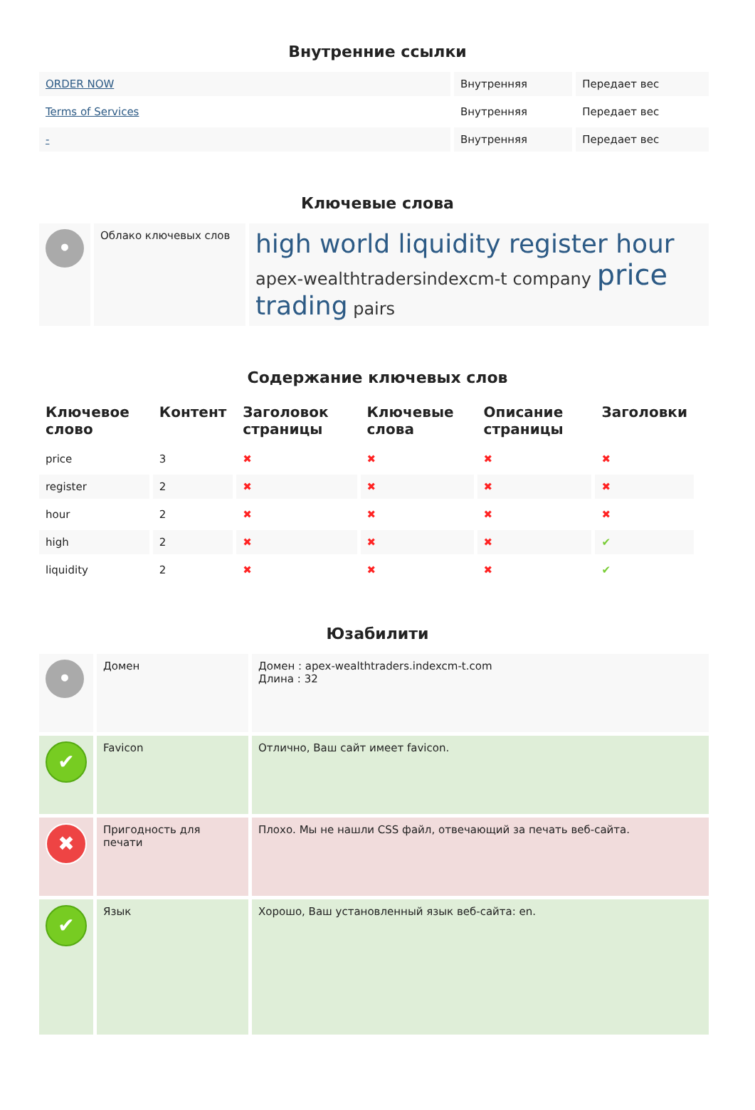Внутренние ссылки
| ORDER NOW | Внутренняя | Передает вес |
| Terms of Services | Внутренняя | Передает вес |
| - | Внутренняя | Передает вес |
Ключевые слова
| • | Облако ключевых слов | high world liquidity register hour apex-wealthtradersindexcm-t company price trading pairs |
Содержание ключевых слов
| Ключевое слово | Контент | Заголовок страницы | Ключевые слова | Описание страницы | Заголовки |
| --- | --- | --- | --- | --- | --- |
| price | 3 | ✖ | ✖ | ✖ | ✖ |
| register | 2 | ✖ | ✖ | ✖ | ✖ |
| hour | 2 | ✖ | ✖ | ✖ | ✖ |
| high | 2 | ✖ | ✖ | ✖ | ✔ |
| liquidity | 2 | ✖ | ✖ | ✖ | ✔ |
Юзабилити
| • | Домен | Домен : apex-wealthtraders.indexcm-t.com Длина : 32 |
| ✔ | Favicon | Отлично, Ваш сайт имеет favicon. |
| ✖ | Пригодность для печати | Плохо. Мы не нашли CSS файл, отвечающий за печать веб-сайта. |
| ✔ | Язык | Хорошо, Ваш установленный язык веб-сайта: en. |